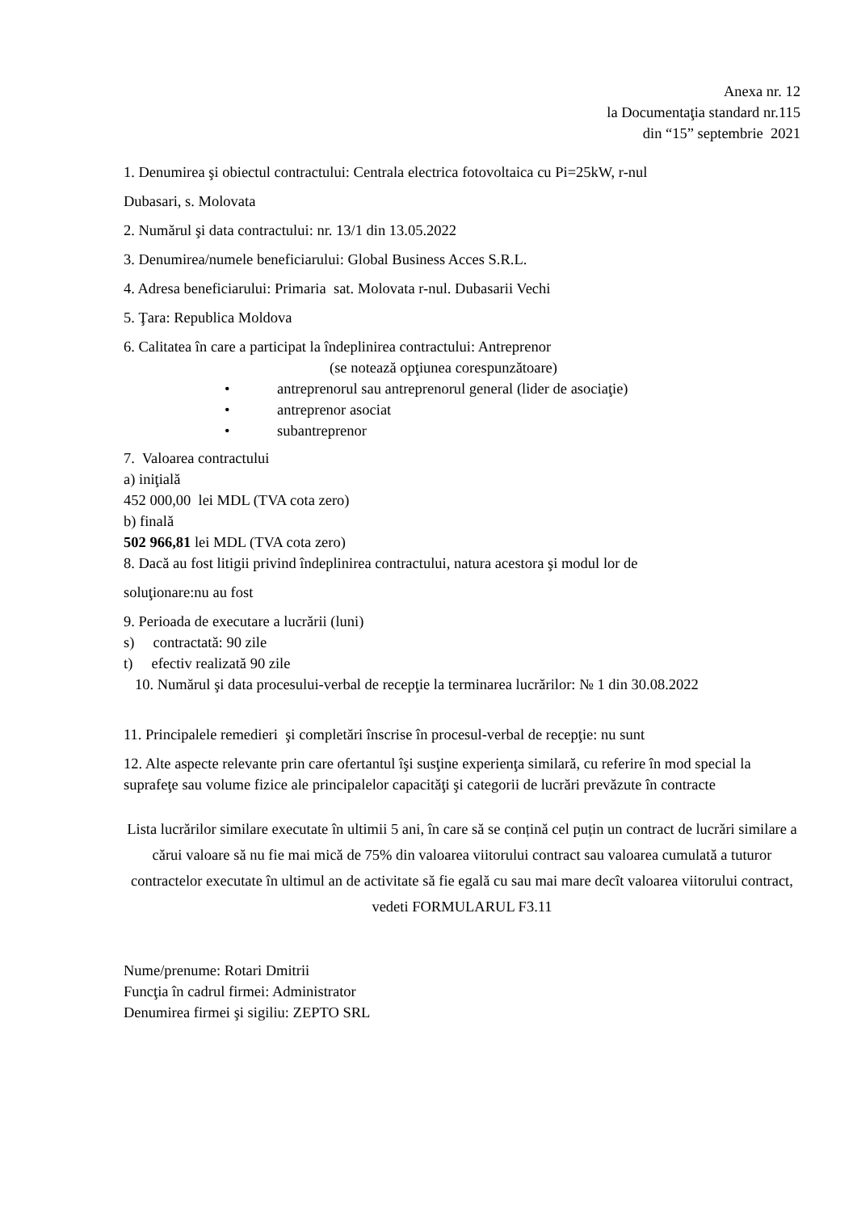Anexa nr. 12
la Documentaţia standard nr.115
din “15” septembrie 2021
1. Denumirea şi obiectul contractului: Centrala electrica fotovoltaica cu Pi=25kW, r-nul
Dubasari, s. Molovata
2. Numărul şi data contractului: nr. 13/1 din 13.05.2022
3. Denumirea/numele beneficiarului: Global Business Acces S.R.L.
4. Adresa beneficiarului: Primaria sat. Molovata r-nul. Dubasarii Vechi
5. Ţara: Republica Moldova
6. Calitatea în care a participat la îndeplinirea contractului: Antreprenor
(se notează opţiunea corespunzătoare)
• antreprenorul sau antreprenorul general (lider de asociaţie)
• antreprenor asociat
• subantreprenor
7. Valoarea contractului
a) iniţială
452 000,00 lei MDL (TVA cota zero)
b) finală
502 966,81 lei MDL (TVA cota zero)
8. Dacă au fost litigii privind îndeplinirea contractului, natura acestora şi modul lor de
soluţionare:nu au fost
9. Perioada de executare a lucrării (luni)
s) contractată: 90 zile
t) efectiv realizată 90 zile
10. Numărul şi data procesului-verbal de recepţie la terminarea lucrărilor: № 1 din 30.08.2022
11. Principalele remedieri şi completări înscrise în procesul-verbal de recepţie: nu sunt
12. Alte aspecte relevante prin care ofertantul îşi susţine experienţa similară, cu referire în mod special la suprafeţe sau volume fizice ale principalelor capacităţi şi categorii de lucrări prevăzute în contracte
Lista lucrărilor similare executate în ultimii 5 ani, în care să se conțină cel puțin un contract de lucrări similare a cărui valoare să nu fie mai mică de 75% din valoarea viitorului contract sau valoarea cumulată a tuturor contractelor executate în ultimul an de activitate să fie egală cu sau mai mare decît valoarea viitorului contract, vedeti FORMULARUL F3.11
Nume/prenume: Rotari Dmitrii
Funcţia în cadrul firmei: Administrator
Denumirea firmei şi sigiliu: ZEPTO SRL